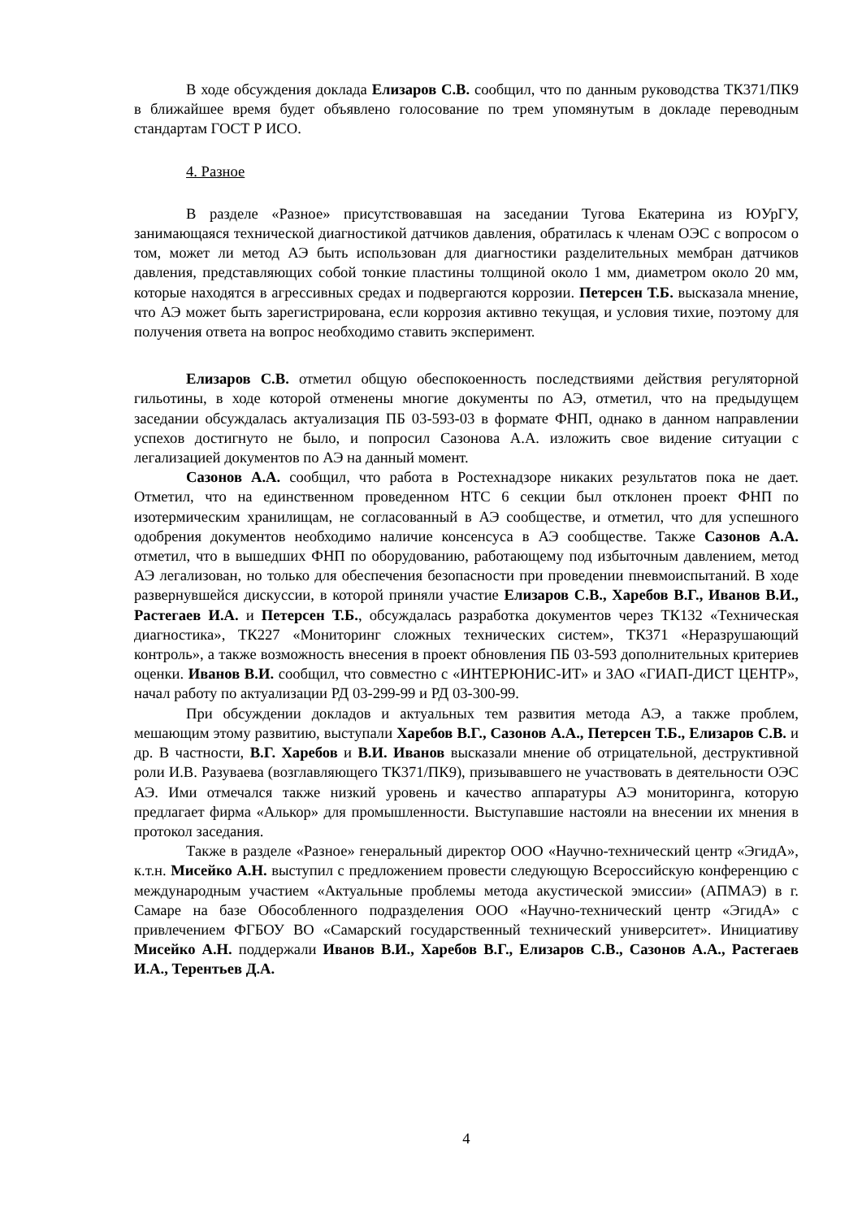В ходе обсуждения доклада Елизаров С.В. сообщил, что по данным руководства ТК371/ПК9 в ближайшее время будет объявлено голосование по трем упомянутым в докладе переводным стандартам ГОСТ Р ИСО.
4. Разное
В разделе «Разное» присутствовавшая на заседании Тугова Екатерина из ЮУрГУ, занимающаяся технической диагностикой датчиков давления, обратилась к членам ОЭС с вопросом о том, может ли метод АЭ быть использован для диагностики разделительных мембран датчиков давления, представляющих собой тонкие пластины толщиной около 1 мм, диаметром около 20 мм, которые находятся в агрессивных средах и подвергаются коррозии. Петерсен Т.Б. высказала мнение, что АЭ может быть зарегистрирована, если коррозия активно текущая, и условия тихие, поэтому для получения ответа на вопрос необходимо ставить эксперимент.
Елизаров С.В. отметил общую обеспокоенность последствиями действия регуляторной гильотины, в ходе которой отменены многие документы по АЭ, отметил, что на предыдущем заседании обсуждалась актуализация ПБ 03-593-03 в формате ФНП, однако в данном направлении успехов достигнуто не было, и попросил Сазонова А.А. изложить свое видение ситуации с легализацией документов по АЭ на данный момент.
Сазонов А.А. сообщил, что работа в Ростехнадзоре никаких результатов пока не дает. Отметил, что на единственном проведенном НТС 6 секции был отклонен проект ФНП по изотермическим хранилищам, не согласованный в АЭ сообществе, и отметил, что для успешного одобрения документов необходимо наличие консенсуса в АЭ сообществе. Также Сазонов А.А. отметил, что в вышедших ФНП по оборудованию, работающему под избыточным давлением, метод АЭ легализован, но только для обеспечения безопасности при проведении пневмоиспытаний. В ходе развернувшейся дискуссии, в которой приняли участие Елизаров С.В., Харебов В.Г., Иванов В.И., Растегаев И.А. и Петерсен Т.Б., обсуждалась разработка документов через ТК132 «Техническая диагностика», ТК227 «Мониторинг сложных технических систем», ТК371 «Неразрушающий контроль», а также возможность внесения в проект обновления ПБ 03-593 дополнительных критериев оценки. Иванов В.И. сообщил, что совместно с «ИНТЕРЮНИС-ИТ» и ЗАО «ГИАП-ДИСТ ЦЕНТР», начал работу по актуализации РД 03-299-99 и РД 03-300-99.
При обсуждении докладов и актуальных тем развития метода АЭ, а также проблем, мешающим этому развитию, выступали Харебов В.Г., Сазонов А.А., Петерсен Т.Б., Елизаров С.В. и др. В частности, В.Г. Харебов и В.И. Иванов высказали мнение об отрицательной, деструктивной роли И.В. Разуваева (возглавляющего ТК371/ПК9), призывавшего не участвовать в деятельности ОЭС АЭ. Ими отмечался также низкий уровень и качество аппаратуры АЭ мониторинга, которую предлагает фирма «Алькор» для промышленности. Выступавшие настояли на внесении их мнения в протокол заседания.
Также в разделе «Разное» генеральный директор ООО «Научно-технический центр «ЭгидА», к.т.н. Мисейко А.Н. выступил с предложением провести следующую Всероссийскую конференцию с международным участием «Актуальные проблемы метода акустической эмиссии» (АПМАЭ) в г. Самаре на базе Обособленного подразделения ООО «Научно-технический центр «ЭгидА» с привлечением ФГБОУ ВО «Самарский государственный технический университет». Инициативу Мисейко А.Н. поддержали Иванов В.И., Харебов В.Г., Елизаров С.В., Сазонов А.А., Растегаев И.А., Терентьев Д.А.
4